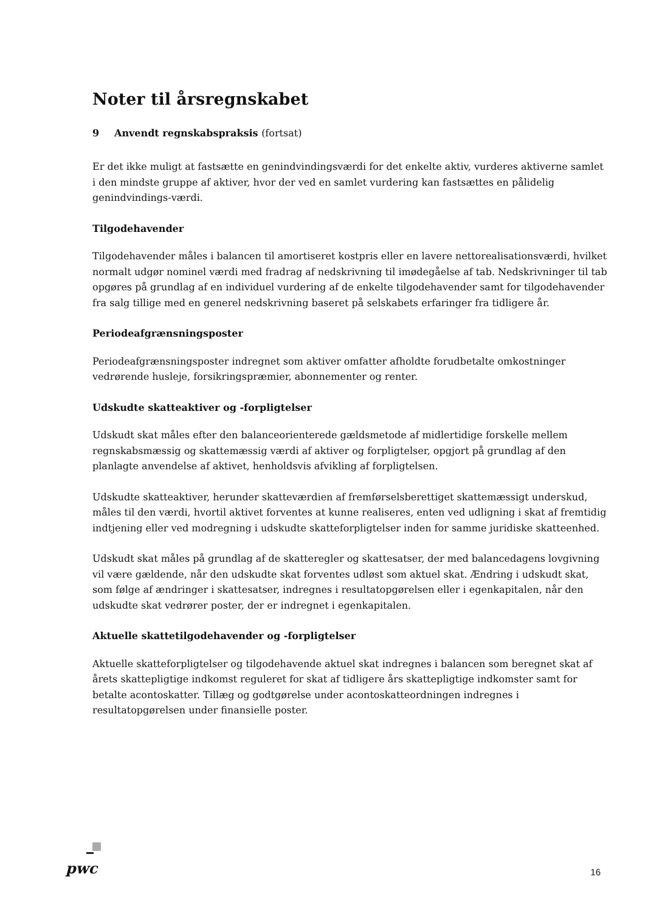Noter til årsregnskabet
9 Anvendt regnskabspraksis (fortsat)
Er det ikke muligt at fastsætte en genindvindingsværdi for det enkelte aktiv, vurderes aktiverne samlet i den mindste gruppe af aktiver, hvor der ved en samlet vurdering kan fastsættes en pålidelig genindvindings-værdi.
Tilgodehavender
Tilgodehavender måles i balancen til amortiseret kostpris eller en lavere nettorealisationsværdi, hvilket normalt udgør nominel værdi med fradrag af nedskrivning til imødegåelse af tab. Nedskrivninger til tab opgøres på grundlag af en individuel vurdering af de enkelte tilgodehavender samt for tilgodehavender fra salg tillige med en generel nedskrivning baseret på selskabets erfaringer fra tidligere år.
Periodeafgrænsningsposter
Periodeafgrænsningsposter indregnet som aktiver omfatter afholdte forudbetalte omkostninger vedrørende husleje, forsikringspræmier, abonnementer og renter.
Udskudte skatteaktiver og -forpligtelser
Udskudt skat måles efter den balanceorienterede gældsmetode af midlertidige forskelle mellem regnskabsmæssig og skattemæssig værdi af aktiver og forpligtelser, opgjort på grundlag af den planlagte anvendelse af aktivet, henholdsvis afvikling af forpligtelsen.
Udskudte skatteaktiver, herunder skatteværdien af fremførselsberettiget skattemæssigt underskud, måles til den værdi, hvortil aktivet forventes at kunne realiseres, enten ved udligning i skat af fremtidig indtjening eller ved modregning i udskudte skatteforpligtelser inden for samme juridiske skatteenhed.
Udskudt skat måles på grundlag af de skatteregler og skattesatser, der med balancedagens lovgivning vil være gældende, når den udskudte skat forventes udløst som aktuel skat. Ændring i udskudt skat, som følge af ændringer i skattesatser, indregnes i resultatopgørelsen eller i egenkapitalen, når den udskudte skat vedrører poster, der er indregnet i egenkapitalen.
Aktuelle skattetilgodehavender og -forpligtelser
Aktuelle skatteforpligtelser og tilgodehavende aktuel skat indregnes i balancen som beregnet skat af årets skattepligtige indkomst reguleret for skat af tidligere års skattepligtige indkomster samt for betalte acontoskatter. Tillæg og godtgørelse under acontoskatteordningen indregnes i resultatopgørelsen under finansielle poster.
pwc
16